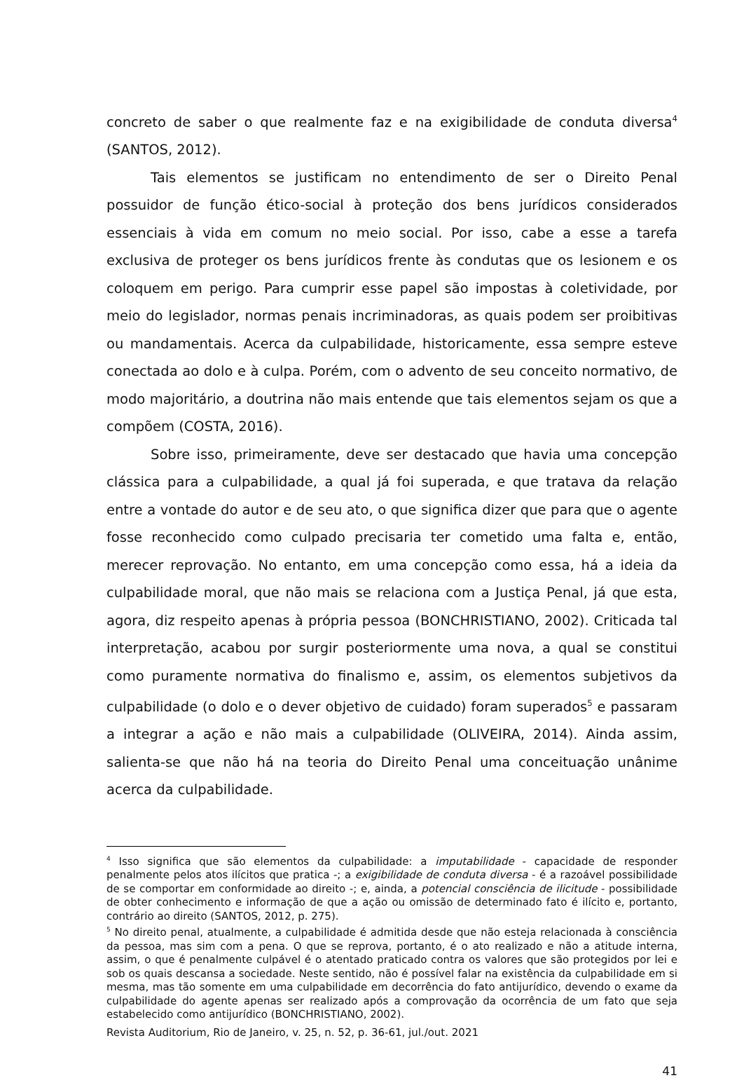concreto de saber o que realmente faz e na exigibilidade de conduta diversa<sup>4</sup> (SANTOS, 2012).
Tais elementos se justificam no entendimento de ser o Direito Penal possuidor de função ético-social à proteção dos bens jurídicos considerados essenciais à vida em comum no meio social. Por isso, cabe a esse a tarefa exclusiva de proteger os bens jurídicos frente às condutas que os lesionem e os coloquem em perigo. Para cumprir esse papel são impostas à coletividade, por meio do legislador, normas penais incriminadoras, as quais podem ser proibitivas ou mandamentais. Acerca da culpabilidade, historicamente, essa sempre esteve conectada ao dolo e à culpa. Porém, com o advento de seu conceito normativo, de modo majoritário, a doutrina não mais entende que tais elementos sejam os que a compõem (COSTA, 2016).
Sobre isso, primeiramente, deve ser destacado que havia uma concepção clássica para a culpabilidade, a qual já foi superada, e que tratava da relação entre a vontade do autor e de seu ato, o que significa dizer que para que o agente fosse reconhecido como culpado precisaria ter cometido uma falta e, então, merecer reprovação. No entanto, em uma concepção como essa, há a ideia da culpabilidade moral, que não mais se relaciona com a Justiça Penal, já que esta, agora, diz respeito apenas à própria pessoa (BONCHRISTIANO, 2002). Criticada tal interpretação, acabou por surgir posteriormente uma nova, a qual se constitui como puramente normativa do finalismo e, assim, os elementos subjetivos da culpabilidade (o dolo e o dever objetivo de cuidado) foram superados<sup>5</sup> e passaram a integrar a ação e não mais a culpabilidade (OLIVEIRA, 2014). Ainda assim, salienta-se que não há na teoria do Direito Penal uma conceituação unânime acerca da culpabilidade.
<sup>4</sup> Isso significa que são elementos da culpabilidade: a imputabilidade - capacidade de responder penalmente pelos atos ilícitos que pratica -; a exigibilidade de conduta diversa - é a razoável possibilidade de se comportar em conformidade ao direito -; e, ainda, a potencial consciência de ilicitude - possibilidade de obter conhecimento e informação de que a ação ou omissão de determinado fato é ilícito e, portanto, contrário ao direito (SANTOS, 2012, p. 275).
<sup>5</sup> No direito penal, atualmente, a culpabilidade é admitida desde que não esteja relacionada à consciência da pessoa, mas sim com a pena. O que se reprova, portanto, é o ato realizado e não a atitude interna, assim, o que é penalmente culpável é o atentado praticado contra os valores que são protegidos por lei e sob os quais descansa a sociedade. Neste sentido, não é possível falar na existência da culpabilidade em si mesma, mas tão somente em uma culpabilidade em decorrência do fato antijurídico, devendo o exame da culpabilidade do agente apenas ser realizado após a comprovação da ocorrência de um fato que seja estabelecido como antijurídico (BONCHRISTIANO, 2002).
Revista Auditorium, Rio de Janeiro, v. 25, n. 52, p. 36-61, jul./out. 2021
41